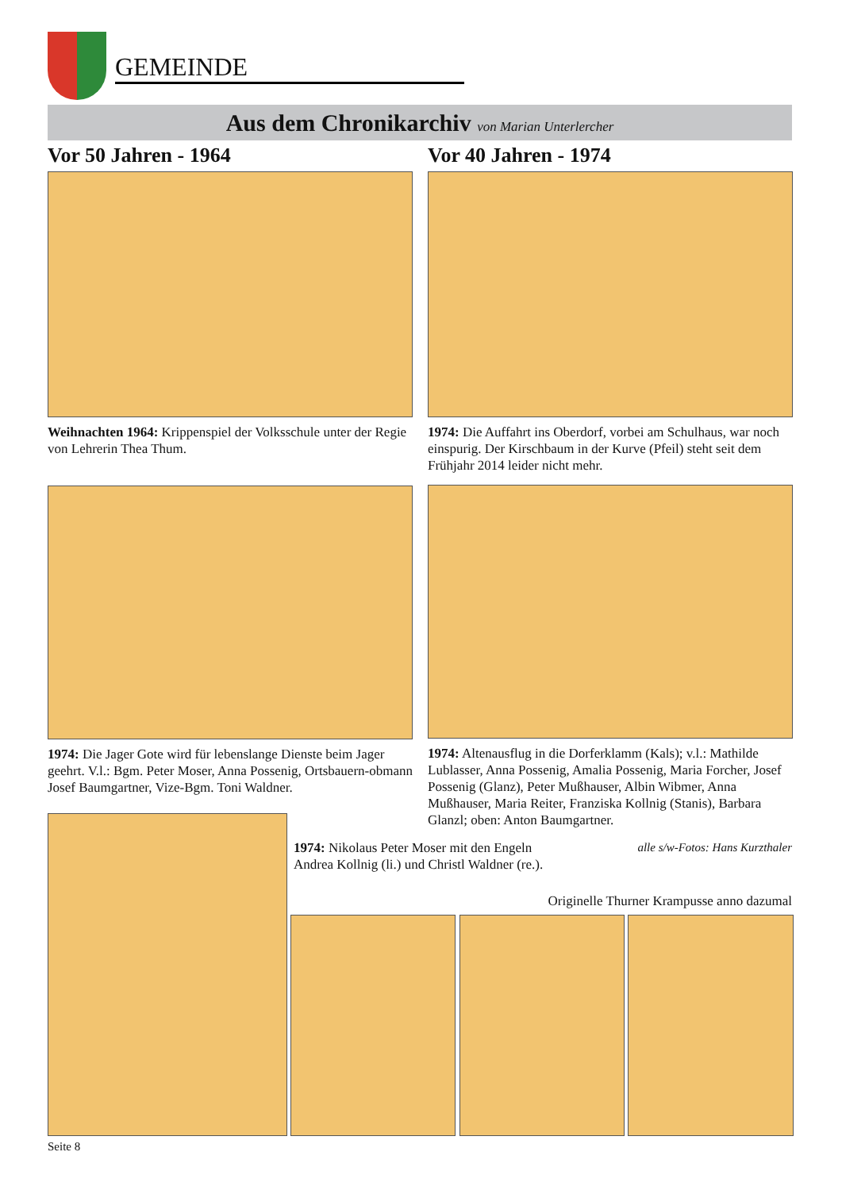GEMEINDE
Aus dem Chronikarchiv von Marian Unterlercher
Vor 50 Jahren - 1964
Weihnachten 1964: Krippenspiel der Volksschule unter der Regie von Lehrerin Thea Thum.
1974: Die Jager Gote wird für lebenslange Dienste beim Jager geehrt. V.l.: Bgm. Peter Moser, Anna Possenig, Ortsbauern-obmann Josef Baumgartner, Vize-Bgm. Toni Waldner.
Vor 40 Jahren - 1974
1974: Die Auffahrt ins Oberdorf, vorbei am Schulhaus, war noch einspurig. Der Kirschbaum in der Kurve (Pfeil) steht seit dem Frühjahr 2014 leider nicht mehr.
1974: Altenausflug in die Dorferklamm (Kals); v.l.: Mathilde Lublasser, Anna Possenig, Amalia Possenig, Maria Forcher, Josef Possenig (Glanz), Peter Mußhauser, Albin Wibmer, Anna Mußhauser, Maria Reiter, Franziska Kollnig (Stanis), Barbara Glanzl; oben: Anton Baumgartner.
1974: Nikolaus Peter Moser mit den Engeln Andrea Kollnig (li.) und Christl Waldner (re.).
alle s/w-Fotos: Hans Kurzthaler
Originelle Thurner Krampusse anno dazumal
Seite 8